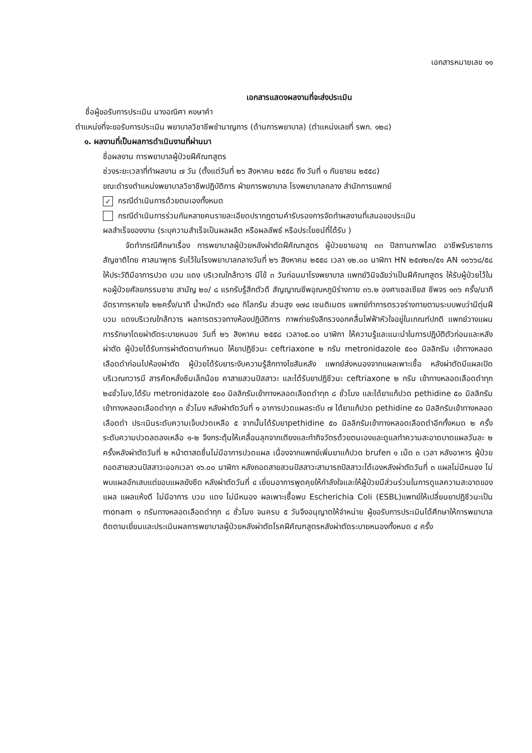เอกสารหมายเลข ๑๑
เอกสารแสดงผลงานที่จะส่งประเมิน
ชื่อผู้ขอรับการประเมิน นางอณิศา หงษาคำ
ตำแหน่งที่จะขอรับการประเมิน พยาบาลวิชาชีพชำนาญการ (ด้านการพยาบาล) (ตำแหน่งเลขที่ รพก. ๑๒๘)
๑. ผลงานที่เป็นผลการดำเนินงานที่ผ่านมา
ชื่อผลงาน การพยาบาลผู้ป่วยฝีคัณฑสูตร
ช่วงระยะเวลาที่ทำผลงาน ๗ วัน (ตั้งแต่วันที่ ๒๖ สิงหาคม ๒๕๕๘ ถึง วันที่ ๑ กันยายน ๒๕๕๘)
ขณะดำรงตำแหน่งพยาบาลวิชาชีพปฏิบัติการ ฝ่ายการพยาบาล โรงพยาบาลกลาง สำนักการแพทย์
✓ กรณีดำเนินการด้วยตนเองทั้งหมด
กรณีดำเนินการร่วมกันหลายคนรายละเอียดปรากฏตามคำรับรองการจัดทำผลงานที่เสนอขอประเมิน
ผลสำเร็จของงาน (ระบุความสำเร็จเป็นผลผลิต หรือผลลัพธ์ หรือประโยชน์ที่ได้รับ )
จัดทำกรณีศึกษาเรื่อง การพยาบาลผู้ป่วยหลังผ่าตัดฝีคัณฑสูตร ผู้ป่วยชายอายุ ๓๓ ปีสถานภาพโสด อาชีพรับราชการ สัญชาติไทย ศาสนาพุทธ รับไว้ในโรงพยาบาลกลางวันที่ ๒๖ สิงหาคม ๒๕๕๘ เวลา ๑๒.๐๐ นาฬิกา HN ๒๕๗๒๓/๕๑ AN ๑๐๖๖๘/๕๘ ให้ประวัติมีอาการปวด บวม แดง บริเวณใกล้ทวาร มีไข้ ๓ วันก่อนมาโรงพยาบาล แพทย์วินิจฉัยว่าเป็นฝีคัณฑสูตร ให้รับผู้ป่วยไว้ในหอผู้ป่วยศัลยกรรมชาย สามัญ ๒๐/ ๘ แรกรับรู้สึกตัวดี สัญญาณชีพอุณหภูมิร่างกาย ๓๖.๒ องศาเซลเซียส ชีพจร ๑๓๖ ครั้ง/นาที อัตราการหายใจ ๒๒ครั้ง/นาที น้ำหนักตัว ๑๔๐ กิโลกรัม ส่วนสูง ๑๗๘ เซนติเมตร แพทย์ทำการตรวจร่างกายตามระบบพบว่ามีตุ่มฝี บวม แดงบริเวณใกล้ทวาร ผลการตรวจทางห้องปฏิบัติการ ภาพถ่ายรังสีทรวงอกคลื่นไฟฟ้าหัวใจอยู่ในเกณฑ์ปกติ แพทย์วางแผนการรักษาโดยผ่าตัดระบายหนอง วันที่ ๒๖ สิงหาคม ๒๕๕๘ เวลา๑๕.๐๐ นาฬิกา ให้ความรู้และแนะนำในการปฏิบัติตัวก่อนและหลังผ่าตัด ผู้ป่วยได้รับการผ่าตัดตามกำหนด ให้ยาปฏิชีวนะ ceftriaxone ๒ กรัม metronidazole ๕๐๐ มิลลิกรัม เข้าทางหลอดเลือดดำก่อนไปห้องผ่าตัด ผู้ป่วยได้รับยาระงับความรู้สึกทางไขสันหลัง แพทย์ส่งหนองจากแผลเพาะเชื้อ หลังผ่าตัดมีแผลเปิดบริเวณทวารมี สารคัดหลั่งซึมเล็กน้อย คาสายสวนปัสสาวะ และได้รับยาปฏิชีวนะ ceftriaxone ๒ กรัม เข้าทางหลอดเลือดดำทุก ๒๔ชั่วโมง,ได้รับ metronidazole ๕๐๐ มิลลิกรัมเข้าทางหลอดเลือดดำทุก ๘ ชั่วโมง และได้ยาแก้ปวด pethidine ๕๐ มิลลิกรัมเข้าทางหลอดเลือดดำทุก ๓ ชั่วโมง หลังผ่าตัดวันที่ ๑ อาการปวดแผลระดับ ๗ ได้ยาแก้ปวด pethidine ๕๐ มิลลิกรัมเข้าทางหลอดเลือดดำ ประเมินระดับความเจ็บปวดเหลือ ๕ จากนั้นได้รับยาpethidine ๕๐ มิลลิกรัมเข้าทางหลอดเลือดดำอีกทั้งหมด ๒ ครั้งระดับความปวดลดลงเหลือ ๑-๒ จึงกระตุ้นให้เคลื่อนลุกจากเตียงและทำกิจวัตรด้วยตนเองและดูแลทำความสะอาดบาดแผลวันละ ๒ ครั้งหลังผ่าตัดวันที่ ๒ หน้าตาสดชื่นไม่มีอาการปวดแผล เนื่องจากแพทย์เพิ่มยาแก้ปวด brufen ๑ เม็ด ๓ เวลา หลังอาหาร ผู้ป่วยถอดสายสวนปัสสาวะออกเวลา ๑๖.๐๐ นาฬิกา หลังถอดสายสวนปัสสาวะสามารถปัสสาวะได้เองหลังผ่าตัดวันที่ ๓ แผลไม่มีหนอง ไม่พบแผลอักเสบแต่ขอบแผลยังซีด หลังผ่าตัดวันที่ ๔ เยี่ยมอาการพูดคุยให้กำลังใจและให้ผู้ป่วยมีส่วนร่วมในการดูแลความสะอาดของแผล แผลแห้งดี ไม่มีอาการ บวม แดง ไม่มีหนอง ผลเพาะเชื้อพบ Escherichia Coli (ESBL)แพทย์ให้เปลี่ยนยาปฏิชีวนะเป็น monam ๑ กรัมทางหลอดเลือดดำทุก ๘ ชั่วโมง จนครบ ๕ วันจึงอนุญาตให้จำหน่าย ผู้ขอรับการประเมินได้ศึกษาให้การพยาบาลติดตามเยี่ยมและประเมินผลการพยาบาลผู้ป่วยหลังผ่าตัดโรคฝีคัณฑสูตรหลังผ่าตัดระบายหนองทั้งหมด ๔ ครั้ง